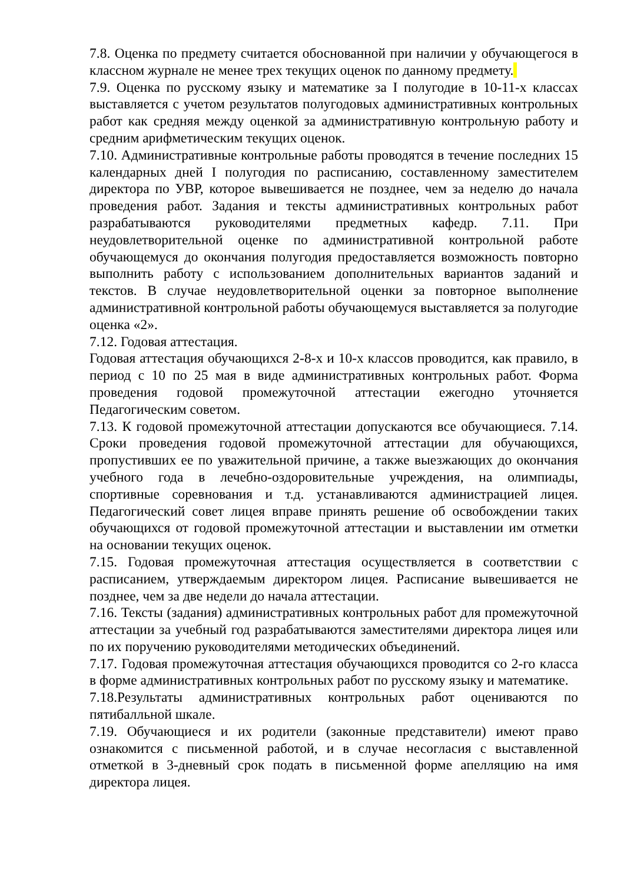7.8. Оценка по предмету считается обоснованной при наличии у обучающегося в классном журнале не менее трех текущих оценок по данному предмету.
7.9. Оценка по русскому языку и математике за I полугодие в 10-11-х классах выставляется с учетом результатов полугодовых административных контрольных работ как средняя между оценкой за административную контрольную работу и средним арифметическим текущих оценок.
7.10. Административные контрольные работы проводятся в течение последних 15 календарных дней I полугодия по расписанию, составленному заместителем директора по УВР, которое вывешивается не позднее, чем за неделю до начала проведения работ. Задания и тексты административных контрольных работ разрабатываются руководителями предметных кафедр. 7.11. При неудовлетворительной оценке по административной контрольной работе обучающемуся до окончания полугодия предоставляется возможность повторно выполнить работу с использованием дополнительных вариантов заданий и текстов. В случае неудовлетворительной оценки за повторное выполнение административной контрольной работы обучающемуся выставляется за полугодие оценка «2».
7.12. Годовая аттестация.
Годовая аттестация обучающихся 2-8-х и 10-х классов проводится, как правило, в период с 10 по 25 мая в виде административных контрольных работ. Форма проведения годовой промежуточной аттестации ежегодно уточняется Педагогическим советом.
7.13. К годовой промежуточной аттестации допускаются все обучающиеся. 7.14. Сроки проведения годовой промежуточной аттестации для обучающихся, пропустивших ее по уважительной причине, а также выезжающих до окончания учебного года в лечебно-оздоровительные учреждения, на олимпиады, спортивные соревнования и т.д. устанавливаются администрацией лицея. Педагогический совет лицея вправе принять решение об освобождении таких обучающихся от годовой промежуточной аттестации и выставлении им отметки на основании текущих оценок.
7.15. Годовая промежуточная аттестация осуществляется в соответствии с расписанием, утверждаемым директором лицея. Расписание вывешивается не позднее, чем за две недели до начала аттестации.
7.16. Тексты (задания) административных контрольных работ для промежуточной аттестации за учебный год разрабатываются заместителями директора лицея или по их поручению руководителями методических объединений.
7.17. Годовая промежуточная аттестация обучающихся проводится со 2-го класса в форме административных контрольных работ по русскому языку и математике.
7.18.Результаты административных контрольных работ оцениваются по пятибалльной шкале.
7.19. Обучающиеся и их родители (законные представители) имеют право ознакомится с письменной работой, и в случае несогласия с выставленной отметкой в 3-дневный срок подать в письменной форме апелляцию на имя директора лицея.